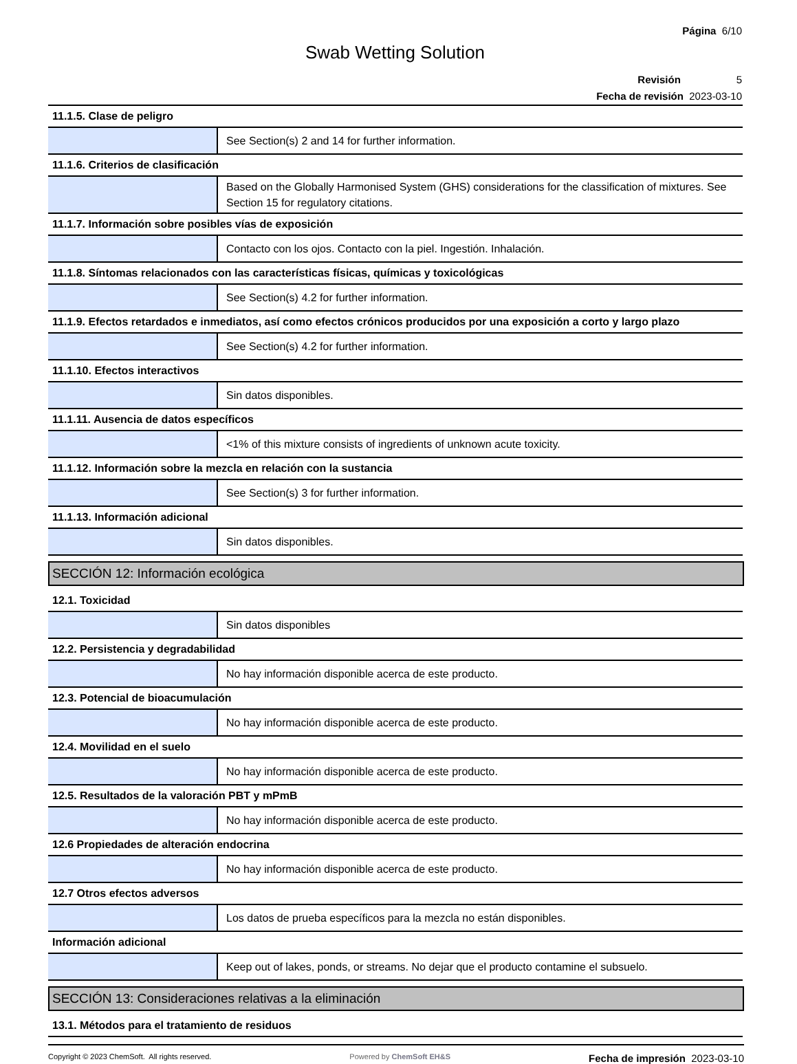Página 6/10
Swab Wetting Solution
Revisión 5
Fecha de revisión 2023-03-10
| 11.1.5. Clase de peligro | |
| | See Section(s) 2 and 14 for further information. |
| 11.1.6. Criterios de clasificación | |
| | Based on the Globally Harmonised System (GHS) considerations for the classification of mixtures. See Section 15 for regulatory citations. |
| 11.1.7. Información sobre posibles vías de exposición | |
| | Contacto con los ojos. Contacto con la piel. Ingestión. Inhalación. |
| 11.1.8. Síntomas relacionados con las características físicas, químicas y toxicológicas | |
| | See Section(s) 4.2 for further information. |
| 11.1.9. Efectos retardados e inmediatos, así como efectos crónicos producidos por una exposición a corto y largo plazo | |
| | See Section(s) 4.2 for further information. |
| 11.1.10. Efectos interactivos | |
| | Sin datos disponibles. |
| 11.1.11. Ausencia de datos específicos | |
| | <1% of this mixture consists of ingredients of unknown acute toxicity. |
| 11.1.12. Información sobre la mezcla en relación con la sustancia | |
| | See Section(s) 3 for further information. |
| 11.1.13. Información adicional | |
| | Sin datos disponibles. |
SECCIÓN 12: Información ecológica
| 12.1. Toxicidad | |
| | Sin datos disponibles |
| 12.2. Persistencia y degradabilidad | |
| | No hay información disponible acerca de este producto. |
| 12.3. Potencial de bioacumulación | |
| | No hay información disponible acerca de este producto. |
| 12.4. Movilidad en el suelo | |
| | No hay información disponible acerca de este producto. |
| 12.5. Resultados de la valoración PBT y mPmB | |
| | No hay información disponible acerca de este producto. |
| 12.6 Propiedades de alteración endocrina | |
| | No hay información disponible acerca de este producto. |
| 12.7 Otros efectos adversos | |
| | Los datos de prueba específicos para la mezcla no están disponibles. |
| Información adicional | |
| | Keep out of lakes, ponds, or streams. No dejar que el producto contamine el subsuelo. |
SECCIÓN 13: Consideraciones relativas a la eliminación
| 13.1. Métodos para el tratamiento de residuos |
Copyright © 2023 ChemSoft. All rights reserved.
Powered by ChemSoft EH&S
Fecha de impresión 2023-03-10